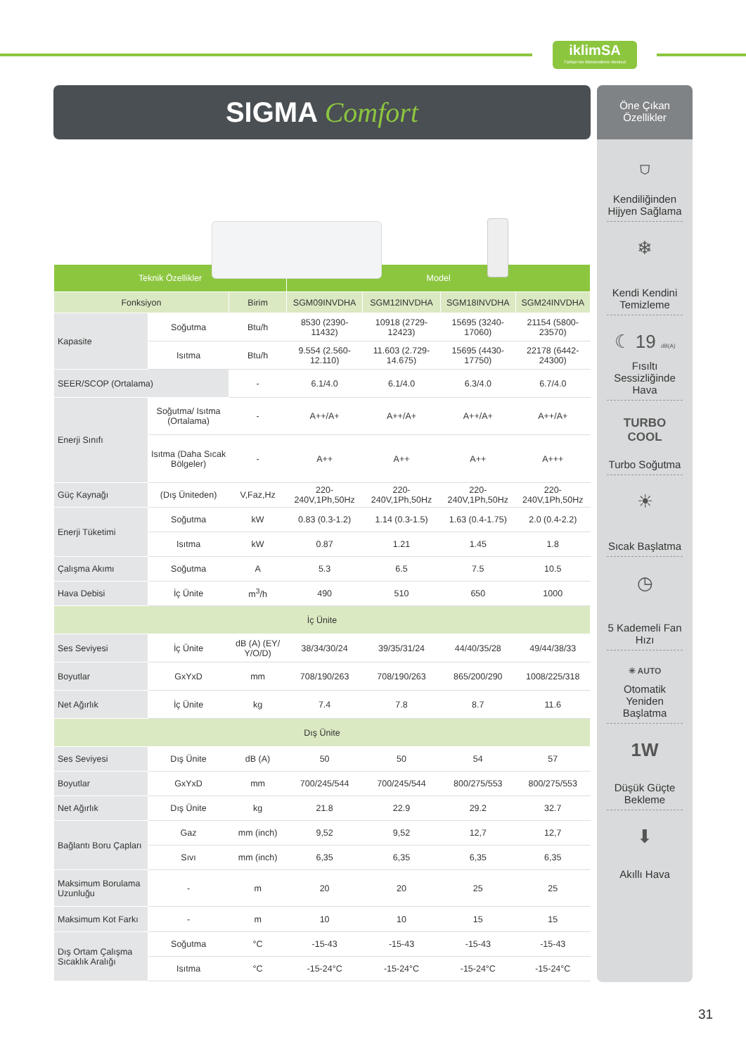iklimSA
Türkiye'nin İklimlendirme Merkezi
SIGMA Comfort
| Teknik Özellikler | | | Model | | | |
| --- | --- | --- | --- | --- | --- | --- |
| Fonksiyon | | Birim | SGM09INVDHA | SGM12INVDHA | SGM18INVDHA | SGM24INVDHA |
| Kapasite | Soğutma | Btu/h | 8530 (2390-11432) | 10918 (2729-12423) | 15695 (3240-17060) | 21154 (5800-23570) |
| | Isıtma | Btu/h | 9.554 (2.560-12.110) | 11.603 (2.729-14.675) | 15695 (4430-17750) | 22178 (6442-24300) |
| SEER/SCOP (Ortalama) | | - | 6.1/4.0 | 6.1/4.0 | 6.3/4.0 | 6.7/4.0 |
| Enerji Sınıfı | Soğutma/ Isıtma (Ortalama) | - | A++/A+ | A++/A+ | A++/A+ | A++/A+ |
| | Isıtma (Daha Sıcak Bölgeler) | - | A++ | A++ | A++ | A+++ |
| Güç Kaynağı | (Dış Üniteden) | V,Faz,Hz | 220-240V,1Ph,50Hz | 220-240V,1Ph,50Hz | 220-240V,1Ph,50Hz | 220-240V,1Ph,50Hz |
| Enerji Tüketimi | Soğutma | kW | 0.83 (0.3-1.2) | 1.14 (0.3-1.5) | 1.63 (0.4-1.75) | 2.0 (0.4-2.2) |
| | Isıtma | kW | 0.87 | 1.21 | 1.45 | 1.8 |
| Çalışma Akımı | Soğutma | A | 5.3 | 6.5 | 7.5 | 10.5 |
| Hava Debisi | İç Ünite | m<sup>3</sup>/h | 490 | 510 | 650 | 1000 |
| İç Ünite | | | | | | |
| Ses Seviyesi | İç Ünite | dB (A) (EY/ Y/O/D) | 38/34/30/24 | 39/35/31/24 | 44/40/35/28 | 49/44/38/33 |
| Boyutlar | GxYxD | mm | 708/190/263 | 708/190/263 | 865/200/290 | 1008/225/318 |
| Net Ağırlık | İç Ünite | kg | 7.4 | 7.8 | 8.7 | 11.6 |
| Dış Ünite | | | | | | |
| Ses Seviyesi | Dış Ünite | dB (A) | 50 | 50 | 54 | 57 |
| Boyutlar | GxYxD | mm | 700/245/544 | 700/245/544 | 800/275/553 | 800/275/553 |
| Net Ağırlık | Dış Ünite | kg | 21.8 | 22.9 | 29.2 | 32.7 |
| Bağlantı Boru Çapları | Gaz | mm (inch) | 9,52 | 9,52 | 12,7 | 12,7 |
| | Sıvı | mm (inch) | 6,35 | 6,35 | 6,35 | 6,35 |
| Maksimum Borulama Uzunluğu | - | m | 20 | 20 | 25 | 25 |
| Maksimum Kot Farkı | - | m | 10 | 10 | 15 | 15 |
| Dış Ortam Çalışma Sıcaklık Aralığı | Soğutma | °C | -15-43 | -15-43 | -15-43 | -15-43 |
| | Isıtma | °C | -15-24°C | -15-24°C | -15-24°C | -15-24°C |
Öne Çıkan
Özellikler
⛉
Kendiliğinden Hijyen Sağlama
❄
Kendi Kendini Temizleme
☾ 19 dB(A)
Fısıltı Sessizliğinde Hava
TURBO
COOL
Turbo Soğutma
☀
Sıcak Başlatma
◷
5 Kademeli Fan Hızı
✳ AUTO
Otomatik Yeniden Başlatma
1W
Düşük Güçte Bekleme
⬇
Akıllı Hava
31